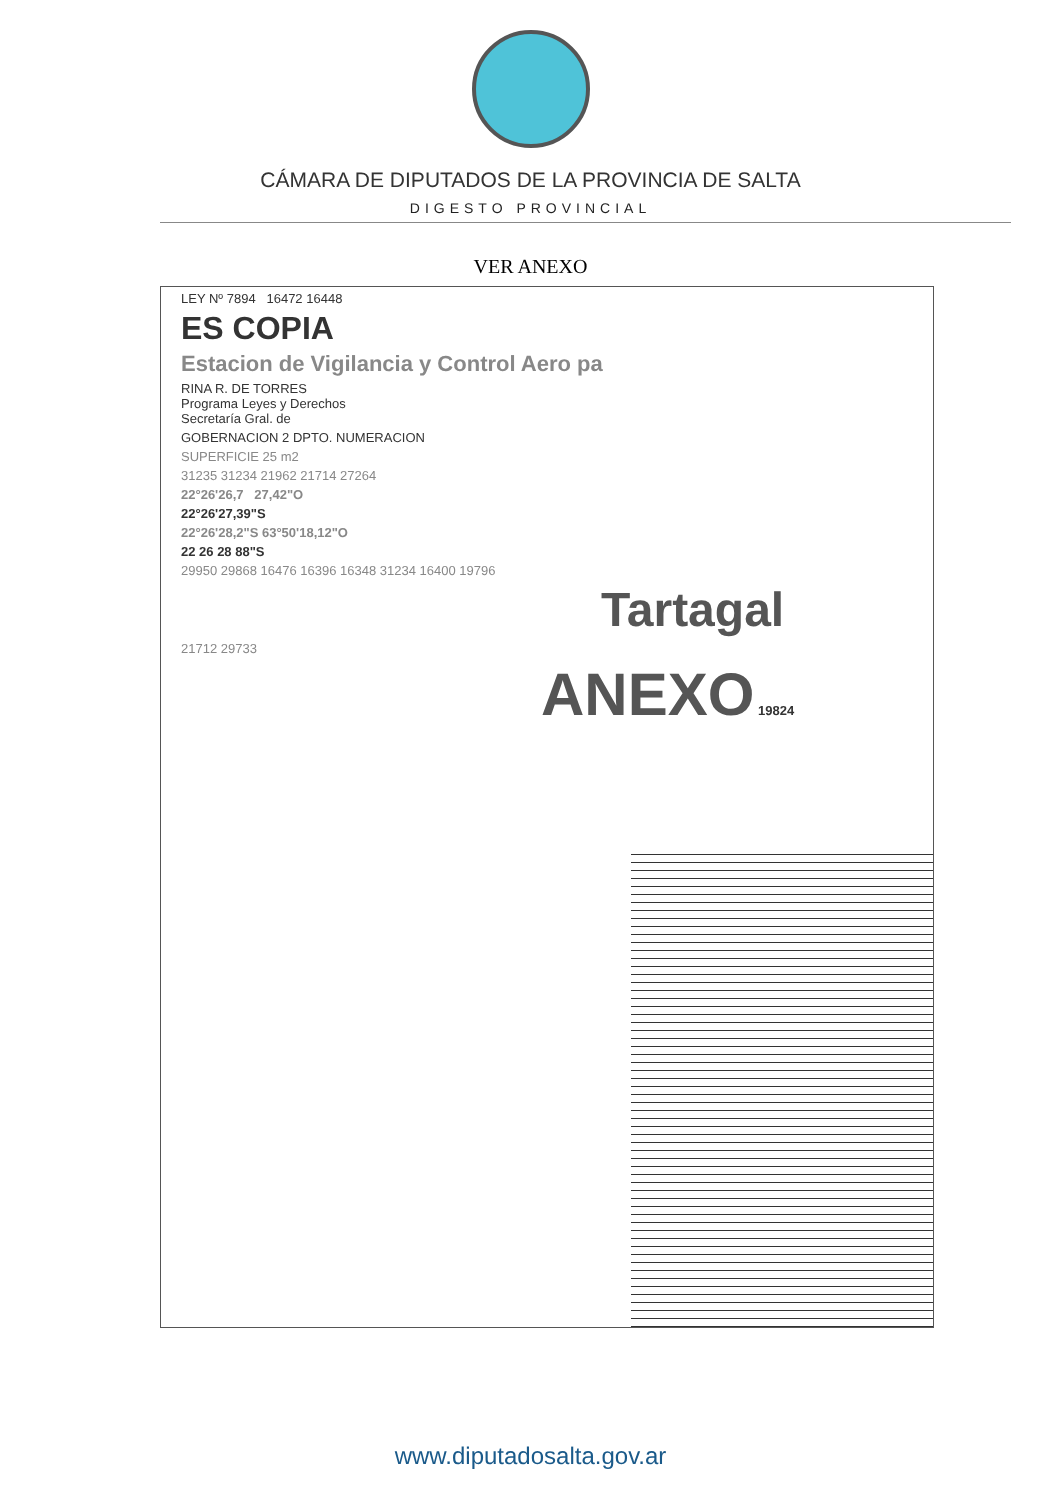CÁMARA DE DIPUTADOS DE LA PROVINCIA DE SALTA
DIGESTO PROVINCIAL
VER ANEXO
LEY Nº 7894 16472 16448
ES COPIA
Estacion de Vigilancia y Control Aero pa
RINA R. DE TORRES
Programa Leyes y Derechos
Secretaría Gral. de
GOBERNACION 2 DPTO. NUMERACION
SUPERFICIE 25 m2
31235 31234 21962 21714 27264
22°26'26,7 27,42"O
22°26'27,39"S
22°26'28,2"S 63°50'18,12"O
22 26 28 88"S
29950 29868 16476 16396 16348 31234 16400 19796
Tartagal
21712 29733
ANEXO 19824
www.diputadosalta.gov.ar